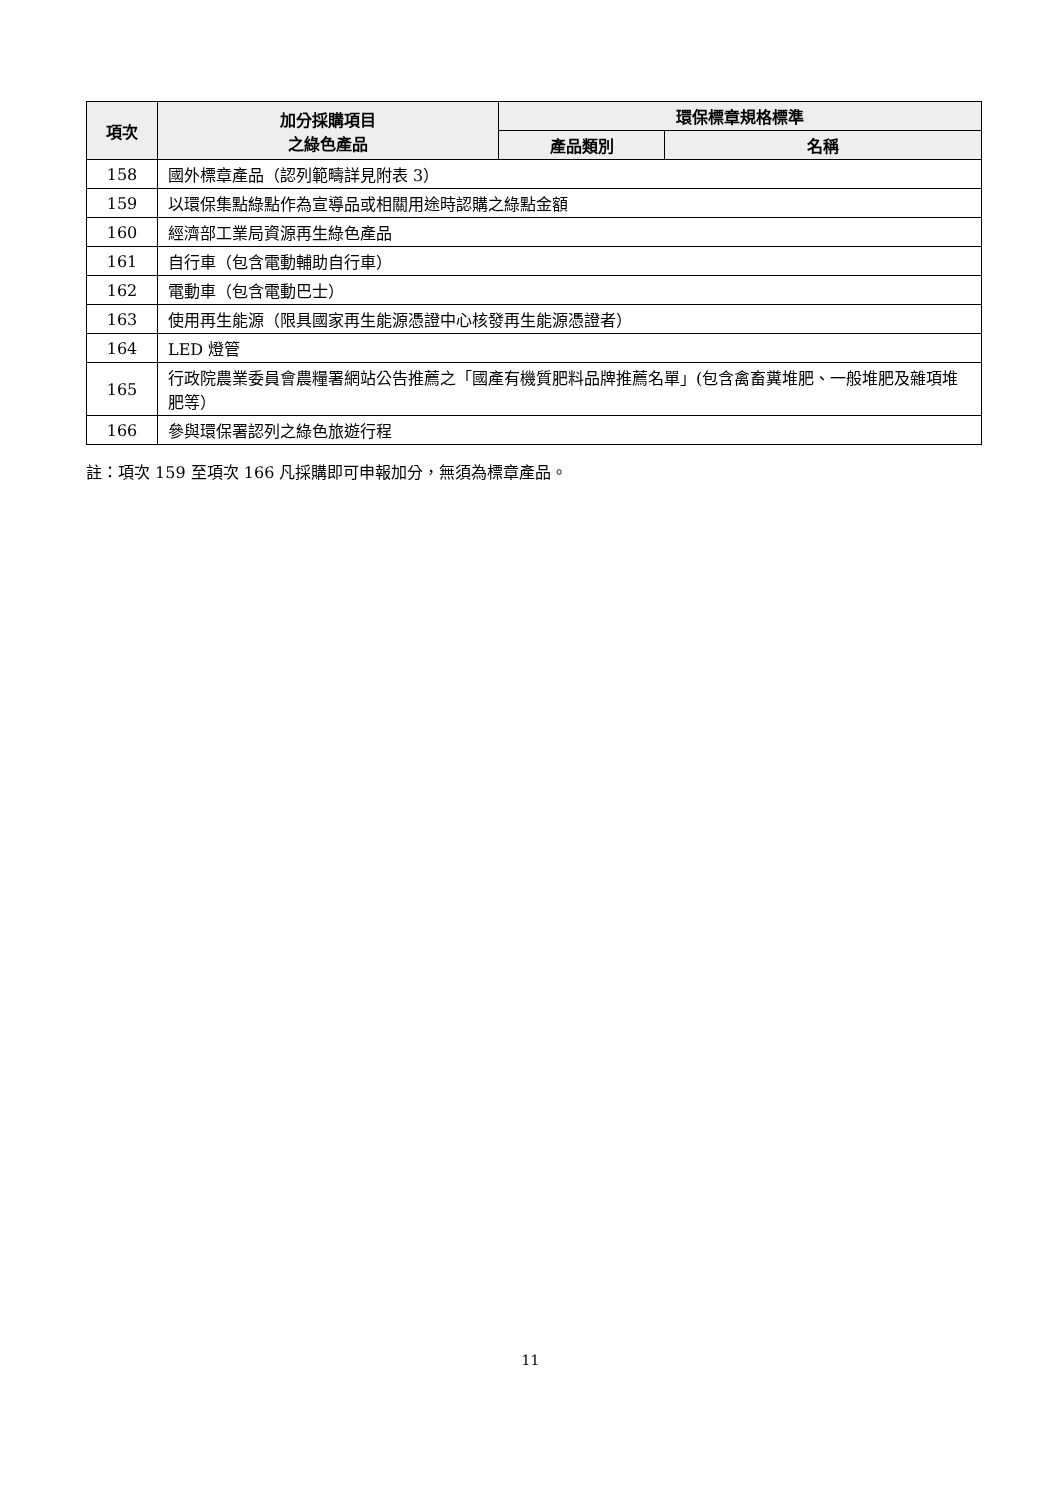| 項次 | 加分採購項目 之綠色產品 | 環保標章規格標準 | |
| --- | --- | --- | --- |
| | | 產品類別 | 名稱 |
| 158 | 國外標章產品（認列範疇詳見附表 3） | | |
| 159 | 以環保集點綠點作為宣導品或相關用途時認購之綠點金額 | | |
| 160 | 經濟部工業局資源再生綠色產品 | | |
| 161 | 自行車（包含電動輔助自行車） | | |
| 162 | 電動車（包含電動巴士） | | |
| 163 | 使用再生能源（限具國家再生能源憑證中心核發再生能源憑證者） | | |
| 164 | LED 燈管 | | |
| 165 | 行政院農業委員會農糧署網站公告推薦之「國產有機質肥料品牌推薦名單」(包含禽畜糞堆肥、一般堆肥及雜項堆肥等） | | |
| 166 | 參與環保署認列之綠色旅遊行程 | | |
註：項次 159 至項次 166 凡採購即可申報加分，無須為標章產品。
11